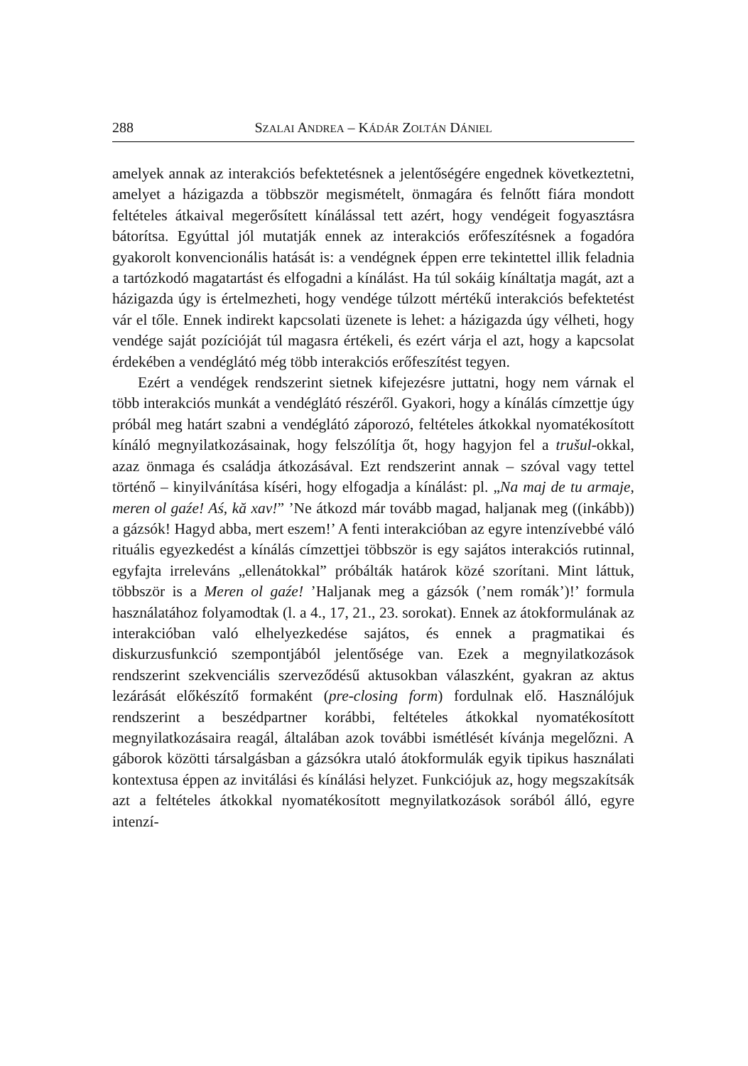288 SZALAI ANDREA – KÁDÁR ZOLTÁN DÁNIEL
amelyek annak az interakciós befektetésnek a jelentőségére engednek következtetni, amelyet a házigazda a többször megismételt, önmagára és felnőtt fiára mondott feltételes átkaival megerősített kínálással tett azért, hogy vendégeit fogyasztásra bátorítsa. Egyúttal jól mutatják ennek az interakciós erőfeszítésnek a fogadóra gyakorolt konvencionális hatását is: a vendégnek éppen erre tekintettel illik feladnia a tartózkodó magatartást és elfogadni a kínálást. Ha túl sokáig kínáltatja magát, azt a házigazda úgy is értelmezheti, hogy vendége túlzott mértékű interakciós befektetést vár el tőle. Ennek indirekt kapcsolati üzenete is lehet: a házigazda úgy vélheti, hogy vendége saját pozícióját túl magasra értékeli, és ezért várja el azt, hogy a kapcsolat érdekében a vendéglátó még több interakciós erőfeszítést tegyen.
Ezért a vendégek rendszerint sietnek kifejezésre juttatni, hogy nem várnak el több interakciós munkát a vendéglátó részéről. Gyakori, hogy a kínálás címzettje úgy próbál meg határt szabni a vendéglátó záporozó, feltételes átkokkal nyomatékosított kínáló megnyilatkozásainak, hogy felszólítja őt, hogy hagyjon fel a trušul-okkal, azaz önmaga és családja átkozásával. Ezt rendszerint annak – szóval vagy tettel történő – kinyilvánítása kíséri, hogy elfogadja a kínálást: pl. „Na maj de tu armaje, meren ol gaźe! Aś, kă xav!” ’Ne átkozd már tovább magad, haljanak meg ((inkább)) a gázsók! Hagyd abba, mert eszem!’ A fenti interakcióban az egyre intenzívebbé váló rituális egyezkedést a kínálás címzettjei többször is egy sajátos interakciós rutinnal, egyfajta irreleváns „ellenátokkal” próbálták határok közé szorítani. Mint láttuk, többször is a Meren ol gaźe! ’Haljanak meg a gázsók (’nem romák’)!’ formula használatához folyamodtak (l. a 4., 17, 21., 23. sorokat). Ennek az átokformulának az interakcióban való elhelyezkedése sajátos, és ennek a pragmatikai és diskurzusfunkció szempontjából jelentősége van. Ezek a megnyilatkozások rendszerint szekvenciális szerveződésű aktusokban válaszként, gyakran az aktus lezárását előkészítő formaként (pre-closing form) fordulnak elő. Használójuk rendszerint a beszédpartner korábbi, feltételes átkokkal nyomatékosított megnyilatkozásaira reagál, általában azok további ismétlését kívánja megelőzni. A gáborok közötti társalgásban a gázsókra utaló átokformulák egyik tipikus használati kontextusa éppen az invitálási és kínálási helyzet. Funkciójuk az, hogy megszakítsák azt a feltételes átkokkal nyomatékosított megnyilatkozások sorából álló, egyre intenzí-